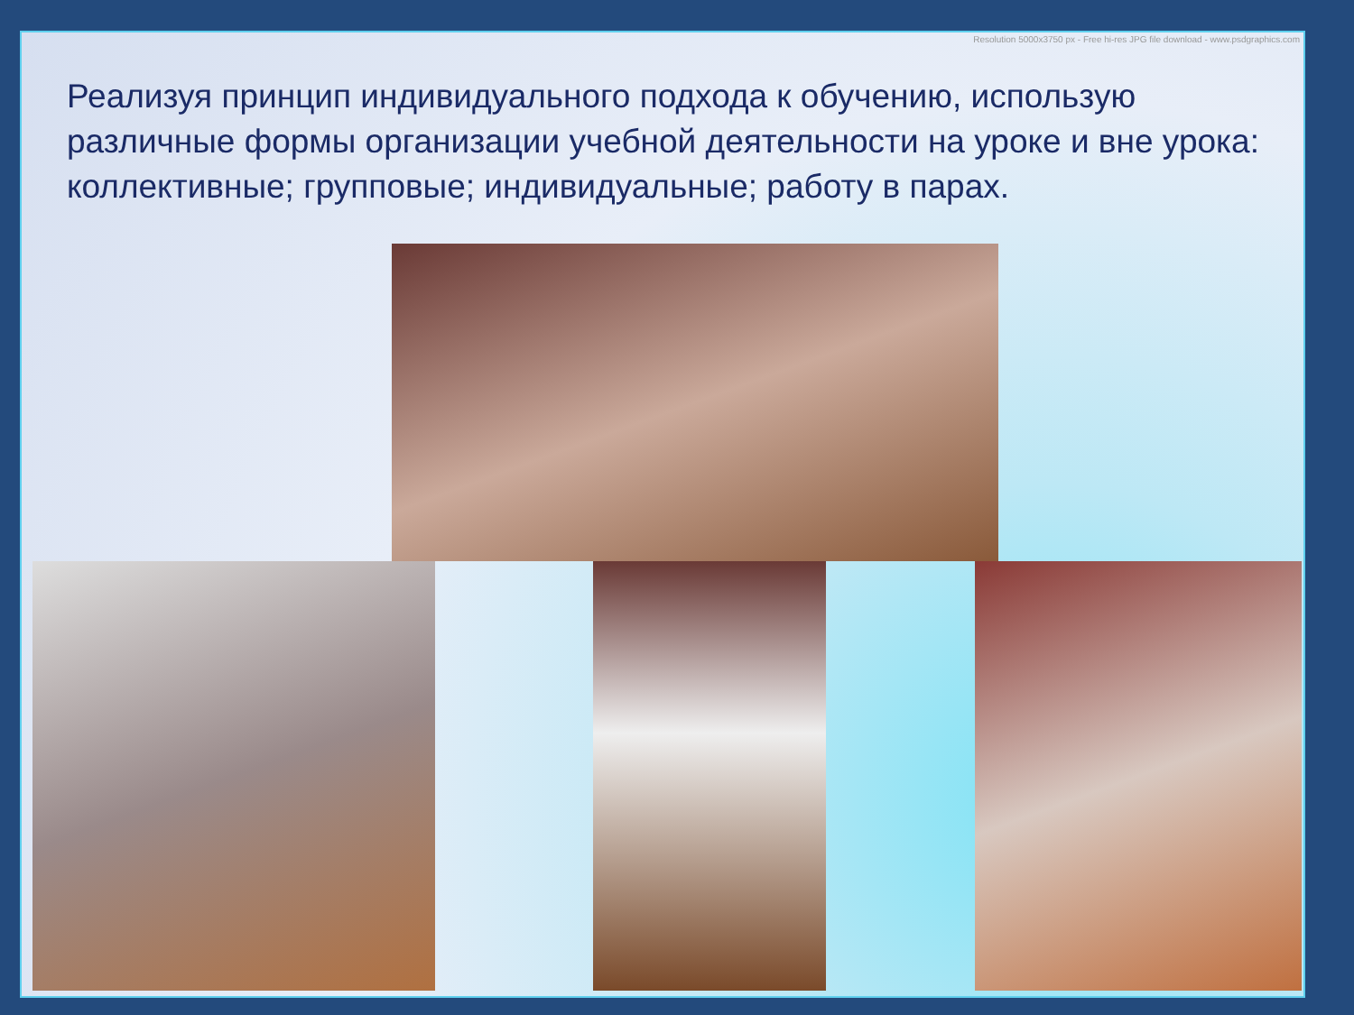Resolution 5000x3750 px - Free hi-res JPG file download - www.psdgraphics.com
Реализуя принцип индивидуального подхода к обучению, использую различные формы организации учебной деятельности на уроке и вне урока: коллективные; групповые; индивидуальные; работу в парах.